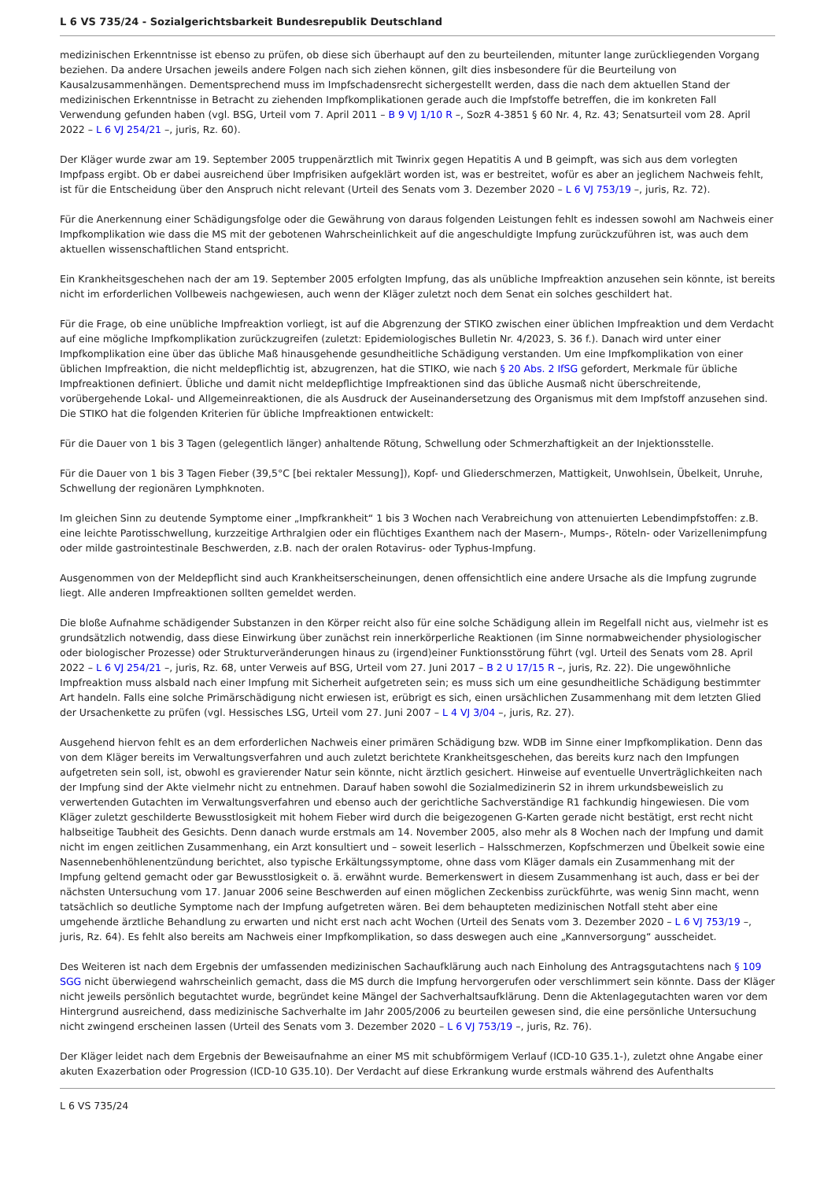L 6 VS 735/24 - Sozialgerichtsbarkeit Bundesrepublik Deutschland
medizinischen Erkenntnisse ist ebenso zu prüfen, ob diese sich überhaupt auf den zu beurteilenden, mitunter lange zurückliegenden Vorgang beziehen. Da andere Ursachen jeweils andere Folgen nach sich ziehen können, gilt dies insbesondere für die Beurteilung von Kausalzusammenhängen. Dementsprechend muss im Impfschadensrecht sichergestellt werden, dass die nach dem aktuellen Stand der medizinischen Erkenntnisse in Betracht zu ziehenden Impfkomplikationen gerade auch die Impfstoffe betreffen, die im konkreten Fall Verwendung gefunden haben (vgl. BSG, Urteil vom 7. April 2011 – B 9 VJ 1/10 R –, SozR 4-3851 § 60 Nr. 4, Rz. 43; Senatsurteil vom 28. April 2022 – L 6 VJ 254/21 –, juris, Rz. 60).
Der Kläger wurde zwar am 19. September 2005 truppenärztlich mit Twinrix gegen Hepatitis A und B geimpft, was sich aus dem vorlegten Impfpass ergibt. Ob er dabei ausreichend über Impfrisiken aufgeklärt worden ist, was er bestreitet, wofür es aber an jeglichem Nachweis fehlt, ist für die Entscheidung über den Anspruch nicht relevant (Urteil des Senats vom 3. Dezember 2020 – L 6 VJ 753/19 –, juris, Rz. 72).
Für die Anerkennung einer Schädigungsfolge oder die Gewährung von daraus folgenden Leistungen fehlt es indessen sowohl am Nachweis einer Impfkomplikation wie dass die MS mit der gebotenen Wahrscheinlichkeit auf die angeschuldigte Impfung zurückzuführen ist, was auch dem aktuellen wissenschaftlichen Stand entspricht.
Ein Krankheitsgeschehen nach der am 19. September 2005 erfolgten Impfung, das als unübliche Impfreaktion anzusehen sein könnte, ist bereits nicht im erforderlichen Vollbeweis nachgewiesen, auch wenn der Kläger zuletzt noch dem Senat ein solches geschildert hat.
Für die Frage, ob eine unübliche Impfreaktion vorliegt, ist auf die Abgrenzung der STIKO zwischen einer üblichen Impfreaktion und dem Verdacht auf eine mögliche Impfkomplikation zurückzugreifen (zuletzt: Epidemiologisches Bulletin Nr. 4/2023, S. 36 f.). Danach wird unter einer Impfkomplikation eine über das übliche Maß hinausgehende gesundheitliche Schädigung verstanden. Um eine Impfkomplikation von einer üblichen Impfreaktion, die nicht meldepflichtig ist, abzugrenzen, hat die STIKO, wie nach § 20 Abs. 2 IfSG gefordert, Merkmale für übliche Impfreaktionen definiert. Übliche und damit nicht meldepflichtige Impfreaktionen sind das übliche Ausmaß nicht überschreitende, vorübergehende Lokal- und Allgemeinreaktionen, die als Ausdruck der Auseinandersetzung des Organismus mit dem Impfstoff anzusehen sind. Die STIKO hat die folgenden Kriterien für übliche Impfreaktionen entwickelt:
Für die Dauer von 1 bis 3 Tagen (gelegentlich länger) anhaltende Rötung, Schwellung oder Schmerzhaftigkeit an der Injektionsstelle.
Für die Dauer von 1 bis 3 Tagen Fieber (39,5°C [bei rektaler Messung]), Kopf- und Gliederschmerzen, Mattigkeit, Unwohlsein, Übelkeit, Unruhe, Schwellung der regionären Lymphknoten.
Im gleichen Sinn zu deutende Symptome einer „Impfkrankheit“ 1 bis 3 Wochen nach Verabreichung von attenuierten Lebendimpfstoffen: z.B. eine leichte Parotisschwellung, kurzzeitige Arthralgien oder ein flüchtiges Exanthem nach der Masern-, Mumps-, Röteln- oder Varizellenimpfung oder milde gastrointestinale Beschwerden, z.B. nach der oralen Rotavirus- oder Typhus-Impfung.
Ausgenommen von der Meldepflicht sind auch Krankheitserscheinungen, denen offensichtlich eine andere Ursache als die Impfung zugrunde liegt. Alle anderen Impfreaktionen sollten gemeldet werden.
Die bloße Aufnahme schädigender Substanzen in den Körper reicht also für eine solche Schädigung allein im Regelfall nicht aus, vielmehr ist es grundsätzlich notwendig, dass diese Einwirkung über zunächst rein innerkörperliche Reaktionen (im Sinne normabweichender physiologischer oder biologischer Prozesse) oder Strukturveränderungen hinaus zu (irgend)einer Funktionsstörung führt (vgl. Urteil des Senats vom 28. April 2022 – L 6 VJ 254/21 –, juris, Rz. 68, unter Verweis auf BSG, Urteil vom 27. Juni 2017 – B 2 U 17/15 R –, juris, Rz. 22). Die ungewöhnliche Impfreaktion muss alsbald nach einer Impfung mit Sicherheit aufgetreten sein; es muss sich um eine gesundheitliche Schädigung bestimmter Art handeln. Falls eine solche Primärschädigung nicht erwiesen ist, erübrigt es sich, einen ursächlichen Zusammenhang mit dem letzten Glied der Ursachenkette zu prüfen (vgl. Hessisches LSG, Urteil vom 27. Juni 2007 – L 4 VJ 3/04 –, juris, Rz. 27).
Ausgehend hiervon fehlt es an dem erforderlichen Nachweis einer primären Schädigung bzw. WDB im Sinne einer Impfkomplikation. Denn das von dem Kläger bereits im Verwaltungsverfahren und auch zuletzt berichtete Krankheitsgeschehen, das bereits kurz nach den Impfungen aufgetreten sein soll, ist, obwohl es gravierender Natur sein könnte, nicht ärztlich gesichert. Hinweise auf eventuelle Unverträglichkeiten nach der Impfung sind der Akte vielmehr nicht zu entnehmen. Darauf haben sowohl die Sozialmedizinerin S2 in ihrem urkundsbeweislich zu verwertenden Gutachten im Verwaltungsverfahren und ebenso auch der gerichtliche Sachverständige R1 fachkundig hingewiesen. Die vom Kläger zuletzt geschilderte Bewusstlosigkeit mit hohem Fieber wird durch die beigezogenen G-Karten gerade nicht bestätigt, erst recht nicht halbseitige Taubheit des Gesichts. Denn danach wurde erstmals am 14. November 2005, also mehr als 8 Wochen nach der Impfung und damit nicht im engen zeitlichen Zusammenhang, ein Arzt konsultiert und – soweit leserlich – Halsschmerzen, Kopfschmerzen und Übelkeit sowie eine Nasennebenhöhlenentzündung berichtet, also typische Erkältungssymptome, ohne dass vom Kläger damals ein Zusammenhang mit der Impfung geltend gemacht oder gar Bewusstlosigkeit o. ä. erwähnt wurde. Bemerkenswert in diesem Zusammenhang ist auch, dass er bei der nächsten Untersuchung vom 17. Januar 2006 seine Beschwerden auf einen möglichen Zeckenbiss zurückführte, was wenig Sinn macht, wenn tatsächlich so deutliche Symptome nach der Impfung aufgetreten wären. Bei dem behaupteten medizinischen Notfall steht aber eine umgehende ärztliche Behandlung zu erwarten und nicht erst nach acht Wochen (Urteil des Senats vom 3. Dezember 2020 – L 6 VJ 753/19 –, juris, Rz. 64). Es fehlt also bereits am Nachweis einer Impfkomplikation, so dass deswegen auch eine „Kannversorgung“ ausscheidet.
Des Weiteren ist nach dem Ergebnis der umfassenden medizinischen Sachaufklärung auch nach Einholung des Antragsgutachtens nach § 109 SGG nicht überwiegend wahrscheinlich gemacht, dass die MS durch die Impfung hervorgerufen oder verschlimmert sein könnte. Dass der Kläger nicht jeweils persönlich begutachtet wurde, begründet keine Mängel der Sachverhaltsaufklärung. Denn die Aktenlagegutachten waren vor dem Hintergrund ausreichend, dass medizinische Sachverhalte im Jahr 2005/2006 zu beurteilen gewesen sind, die eine persönliche Untersuchung nicht zwingend erscheinen lassen (Urteil des Senats vom 3. Dezember 2020 – L 6 VJ 753/19 –, juris, Rz. 76).
Der Kläger leidet nach dem Ergebnis der Beweisaufnahme an einer MS mit schubförmigem Verlauf (ICD-10 G35.1-), zuletzt ohne Angabe einer akuten Exazerbation oder Progression (ICD-10 G35.10). Der Verdacht auf diese Erkrankung wurde erstmals während des Aufenthalts
L 6 VS 735/24